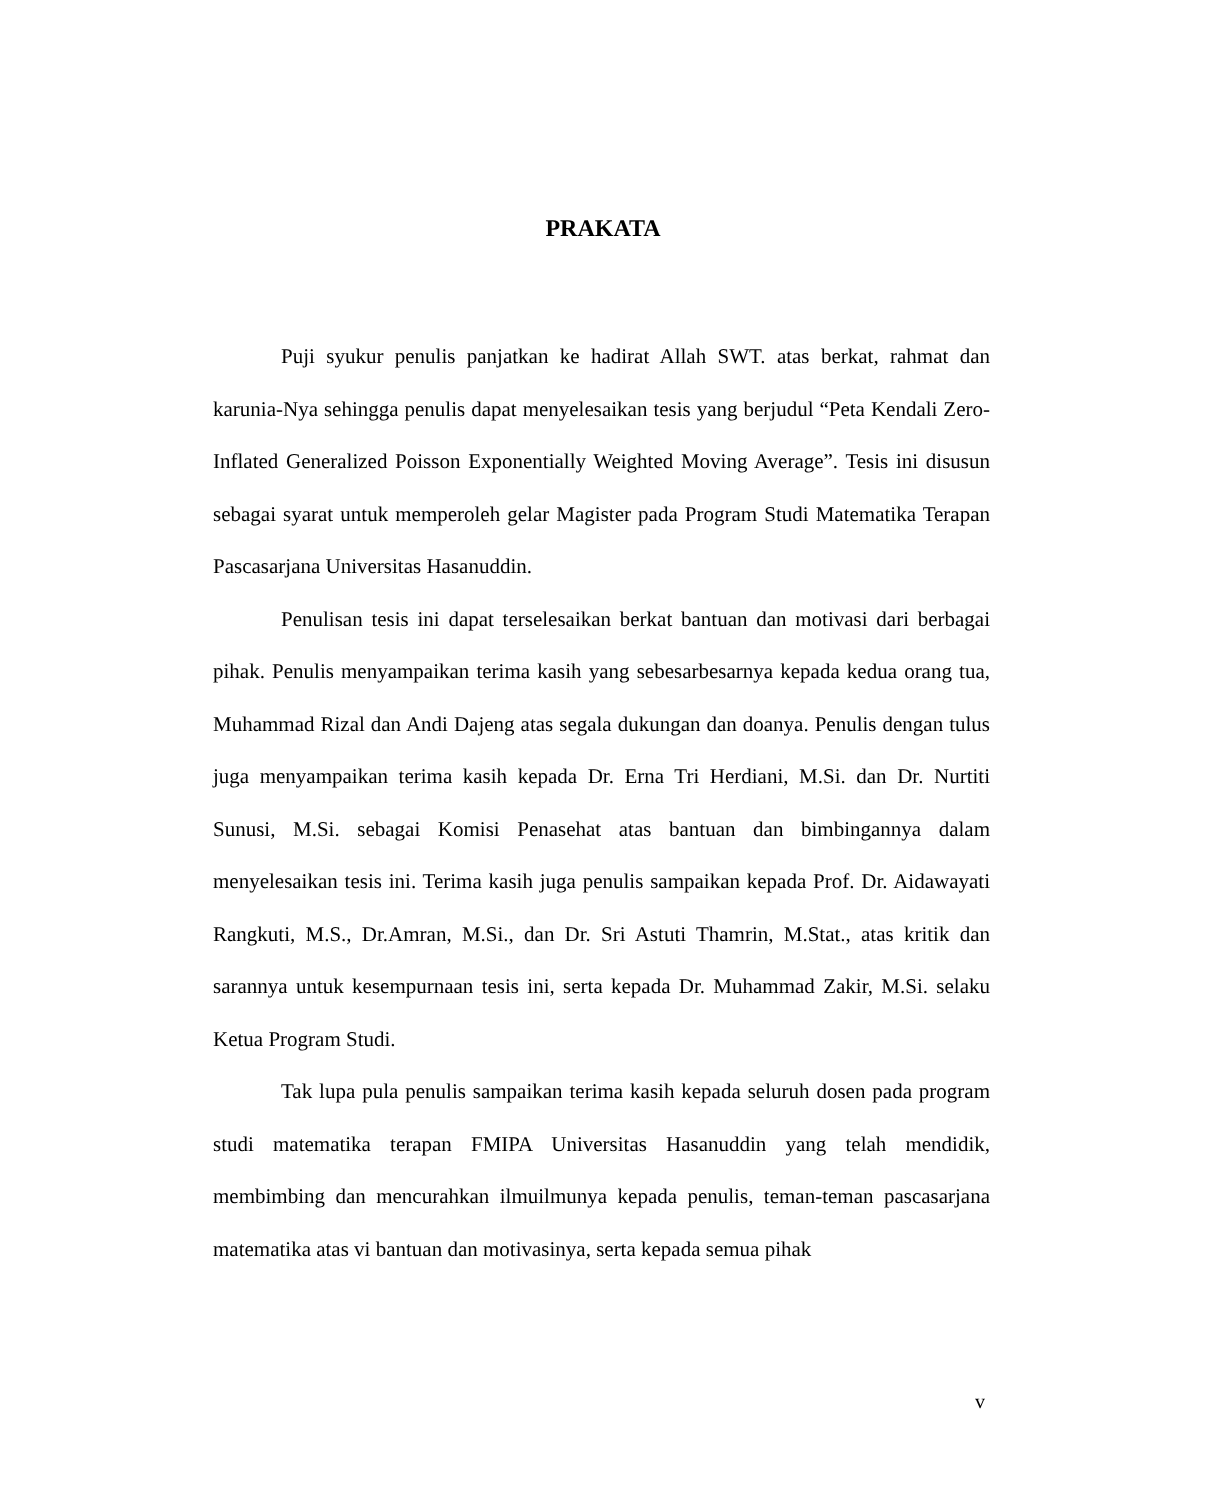PRAKATA
Puji syukur penulis panjatkan ke hadirat Allah SWT. atas berkat, rahmat dan karunia-Nya sehingga penulis dapat menyelesaikan tesis yang berjudul “Peta Kendali Zero-Inflated Generalized Poisson Exponentially Weighted Moving Average”. Tesis ini disusun sebagai syarat untuk memperoleh gelar Magister pada Program Studi Matematika Terapan Pascasarjana Universitas Hasanuddin.
Penulisan tesis ini dapat terselesaikan berkat bantuan dan motivasi dari berbagai pihak. Penulis menyampaikan terima kasih yang sebesarbesarnya kepada kedua orang tua, Muhammad Rizal dan Andi Dajeng atas segala dukungan dan doanya. Penulis dengan tulus juga menyampaikan terima kasih kepada Dr. Erna Tri Herdiani, M.Si. dan Dr. Nurtiti Sunusi, M.Si. sebagai Komisi Penasehat atas bantuan dan bimbingannya dalam menyelesaikan tesis ini. Terima kasih juga penulis sampaikan kepada Prof. Dr. Aidawayati Rangkuti, M.S., Dr.Amran, M.Si., dan Dr. Sri Astuti Thamrin, M.Stat., atas kritik dan sarannya untuk kesempurnaan tesis ini, serta kepada Dr. Muhammad Zakir, M.Si. selaku Ketua Program Studi.
Tak lupa pula penulis sampaikan terima kasih kepada seluruh dosen pada program studi matematika terapan FMIPA Universitas Hasanuddin yang telah mendidik, membimbing dan mencurahkan ilmuilmunya kepada penulis, teman-teman pascasarjana matematika atas vi bantuan dan motivasinya, serta kepada semua pihak
v